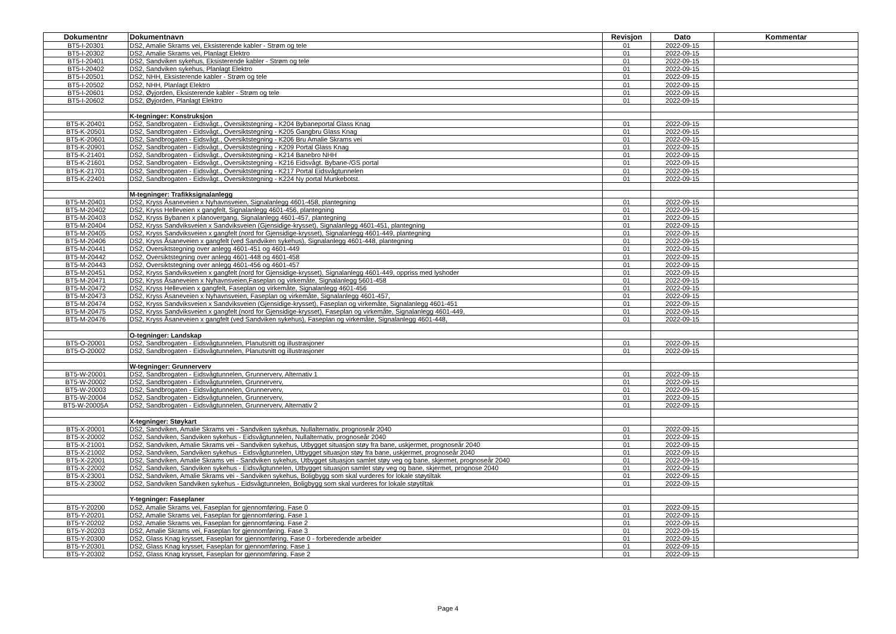| Dokumentnr | Dokumentnavn | Revisjon | Dato | Kommentar |
| --- | --- | --- | --- | --- |
| BT5-I-20301 | DS2, Amalie Skrams vei, Eksisterende kabler - Strøm og tele | 01 | 2022-09-15 | |
| BT5-I-20302 | DS2, Amalie Skrams vei, Planlagt Elektro | 01 | 2022-09-15 | |
| BT5-I-20401 | DS2, Sandviken sykehus, Eksisterende kabler - Strøm og tele | 01 | 2022-09-15 | |
| BT5-I-20402 | DS2, Sandviken sykehus, Planlagt Elektro | 01 | 2022-09-15 | |
| BT5-I-20501 | DS2, NHH, Eksisterende kabler - Strøm og tele | 01 | 2022-09-15 | |
| BT5-I-20502 | DS2, NHH, Planlagt Elektro | 01 | 2022-09-15 | |
| BT5-I-20601 | DS2, Øyjorden, Eksisterende kabler - Strøm og tele | 01 | 2022-09-15 | |
| BT5-I-20602 | DS2, Øyjorden, Planlagt Elektro | 01 | 2022-09-15 | |
| | K-tegninger: Konstruksjon | | | |
| BT5-K-20401 | DS2, Sandbrogaten - Eidsvågt., Oversiktstegning - K204 Bybaneportal Glass Knag | 01 | 2022-09-15 | |
| BT5-K-20501 | DS2, Sandbrogaten - Eidsvågt., Oversiktstegning - K205 Gangbru Glass Knag | 01 | 2022-09-15 | |
| BT5-K-20601 | DS2, Sandbrogaten - Eidsvågt., Oversiktstegning - K206 Bru Amalie Skrams vei | 01 | 2022-09-15 | |
| BT5-K-20901 | DS2, Sandbrogaten - Eidsvågt., Oversiktstegning - K209 Portal Glass Knag | 01 | 2022-09-15 | |
| BT5-K-21401 | DS2, Sandbrogaten - Eidsvågt., Oversiktstegning - K214 Banebro NHH | 01 | 2022-09-15 | |
| BT5-K-21601 | DS2, Sandbrogaten - Eidsvågt., Oversiktstegning - K216 Eidsvågt. Bybane-/GS portal | 01 | 2022-09-15 | |
| BT5-K-21701 | DS2, Sandbrogaten - Eidsvågt., Oversiktstegning - K217 Portal Eidsvågtunnelen | 01 | 2022-09-15 | |
| BT5-K-22401 | DS2, Sandbrogaten - Eidsvågt., Oversiktstegning - K224 Ny portal Munkebotst. | 01 | 2022-09-15 | |
| | M-tegninger: Trafikksignalanlegg | | | |
| BT5-M-20401 | DS2, Kryss Åsaneveien x Nyhavnsveien, Signalanlegg 4601-458, plantegning | 01 | 2022-09-15 | |
| BT5-M-20402 | DS2, Kryss Helleveien x gangfelt, Signalanlegg 4601-456, plantegning | 01 | 2022-09-15 | |
| BT5-M-20403 | DS2, Kryss Bybanen x planovergang, Signalanlegg 4601-457, plantegning | 01 | 2022-09-15 | |
| BT5-M-20404 | DS2, Kryss Sandviksveien x Sandviksveien (Gjensidige-krysset), Signalanlegg 4601-451, plantegning | 01 | 2022-09-15 | |
| BT5-M-20405 | DS2, Kryss Sandviksveien x gangfelt (nord for Gjensidige-krysset), Signalanlegg 4601-449, plantegning | 01 | 2022-09-15 | |
| BT5-M-20406 | DS2, Kryss Åsaneveien x gangfelt (ved Sandviken sykehus), Signalanlegg 4601-448, plantegning | 01 | 2022-09-15 | |
| BT5-M-20441 | DS2, Oversiktstegning over anlegg 4601-451 og 4601-449 | 01 | 2022-09-15 | |
| BT5-M-20442 | DS2, Oversiktstegning over anlegg 4601-448 og 4601-458 | 01 | 2022-09-15 | |
| BT5-M-20443 | DS2, Oversiktstegning over anlegg 4601-456 og 4601-457 | 01 | 2022-09-15 | |
| BT5-M-20451 | DS2, Kryss Sandviksveien x gangfelt (nord for Gjensidige-krysset), Signalanlegg 4601-449, oppriss med lyshoder | 01 | 2022-09-15 | |
| BT5-M-20471 | DS2, Kryss Åsaneveien x Nyhavnsveien,Faseplan og virkemåte, Signalanlegg 5601-458 | 01 | 2022-09-15 | |
| BT5-M-20472 | DS2, Kryss Helleveien x gangfelt, Faseplan og virkemåte, Signalanlegg 4601-456 | 01 | 2022-09-15 | |
| BT5-M-20473 | DS2, Kryss Åsaneveien x Nyhavnsveien, Faseplan og virkemåte, Signalanlegg 4601-457, | 01 | 2022-09-15 | |
| BT5-M-20474 | DS2, Kryss Sandviksveien x Sandviksveien (Gjensidige-krysset), Faseplan og virkemåte, Signalanlegg 4601-451 | 01 | 2022-09-15 | |
| BT5-M-20475 | DS2, Kryss Sandviksveien x gangfelt (nord for Gjensidige-krysset), Faseplan og virkemåte, Signalanlegg 4601-449, | 01 | 2022-09-15 | |
| BT5-M-20476 | DS2, Kryss Åsaneveien x gangfelt (ved Sandviken sykehus), Faseplan og virkemåte, Signalanlegg 4601-448, | 01 | 2022-09-15 | |
| | O-tegninger: Landskap | | | |
| BT5-O-20001 | DS2, Sandbrogaten - Eidsvågtunnelen, Planutsnitt og illustrasjoner | 01 | 2022-09-15 | |
| BT5-O-20002 | DS2, Sandbrogaten - Eidsvågtunnelen, Planutsnitt og illustrasjoner | 01 | 2022-09-15 | |
| | W-tegninger: Grunnerverv | | | |
| BT5-W-20001 | DS2, Sandbrogaten - Eidsvågtunnelen, Grunnerverv, Alternativ 1 | 01 | 2022-09-15 | |
| BT5-W-20002 | DS2, Sandbrogaten - Eidsvågtunnelen, Grunnerverv, | 01 | 2022-09-15 | |
| BT5-W-20003 | DS2, Sandbrogaten - Eidsvågtunnelen, Grunnerverv, | 01 | 2022-09-15 | |
| BT5-W-20004 | DS2, Sandbrogaten - Eidsvågtunnelen, Grunnerverv, | 01 | 2022-09-15 | |
| BT5-W-20005A | DS2, Sandbrogaten - Eidsvågtunnelen, Grunnerverv, Alternativ 2 | 01 | 2022-09-15 | |
| | X-tegninger: Støykart | | | |
| BT5-X-20001 | DS2, Sandviken, Amalie Skrams vei - Sandviken sykehus, Nullalternativ, prognoseår 2040 | 01 | 2022-09-15 | |
| BT5-X-20002 | DS2, Sandviken, Sandviken sykehus - Eidsvågtunnelen, Nullalternativ, prognoseår 2040 | 01 | 2022-09-15 | |
| BT5-X-21001 | DS2, Sandviken, Amalie Skrams vei - Sandviken sykehus, Utbygget situasjon støy fra bane, uskjermet, prognoseår 2040 | 01 | 2022-09-15 | |
| BT5-X-21002 | DS2, Sandviken, Sandviken sykehus - Eidsvågtunnelen, Utbygget situasjon støy fra bane, uskjermet, prognoseår 2040 | 01 | 2022-09-15 | |
| BT5-X-22001 | DS2, Sandviken, Amalie Skrams vei - Sandviken sykehus, Utbygget situasjon samlet støy veg og bane, skjermet, prognoseår 2040 | 01 | 2022-09-15 | |
| BT5-X-22002 | DS2, Sandviken, Sandviken sykehus - Eidsvågtunnelen, Utbygget situasjon samlet støy veg og bane, skjermet, prognose 2040 | 01 | 2022-09-15 | |
| BT5-X-23001 | DS2, Sandviken, Amalie Skrams vei - Sandviken sykehus, Boligbygg som skal vurderes for lokale støytiltak | 01 | 2022-09-15 | |
| BT5-X-23002 | DS2, Sandviken Sandviken sykehus - Eidsvågtunnelen, Boligbygg som skal vurderes for lokale støytiltak | 01 | 2022-09-15 | |
| | Y-tegninger: Faseplaner | | | |
| BT5-Y-20200 | DS2, Amalie Skrams vei, Faseplan for gjennomføring. Fase 0 | 01 | 2022-09-15 | |
| BT5-Y-20201 | DS2, Amalie Skrams vei, Faseplan for gjennomføring. Fase 1 | 01 | 2022-09-15 | |
| BT5-Y-20202 | DS2, Amalie Skrams vei, Faseplan for gjennomføring. Fase 2 | 01 | 2022-09-15 | |
| BT5-Y-20203 | DS2, Amalie Skrams vei, Faseplan for gjennomføring. Fase 3 | 01 | 2022-09-15 | |
| BT5-Y-20300 | DS2, Glass Knag krysset, Faseplan for gjennomføring. Fase 0 - forberedende arbeider | 01 | 2022-09-15 | |
| BT5-Y-20301 | DS2, Glass Knag krysset, Faseplan for gjennomføring. Fase 1 | 01 | 2022-09-15 | |
| BT5-Y-20302 | DS2, Glass Knag krysset, Faseplan for gjennomføring. Fase 2 | 01 | 2022-09-15 | |
Page 4